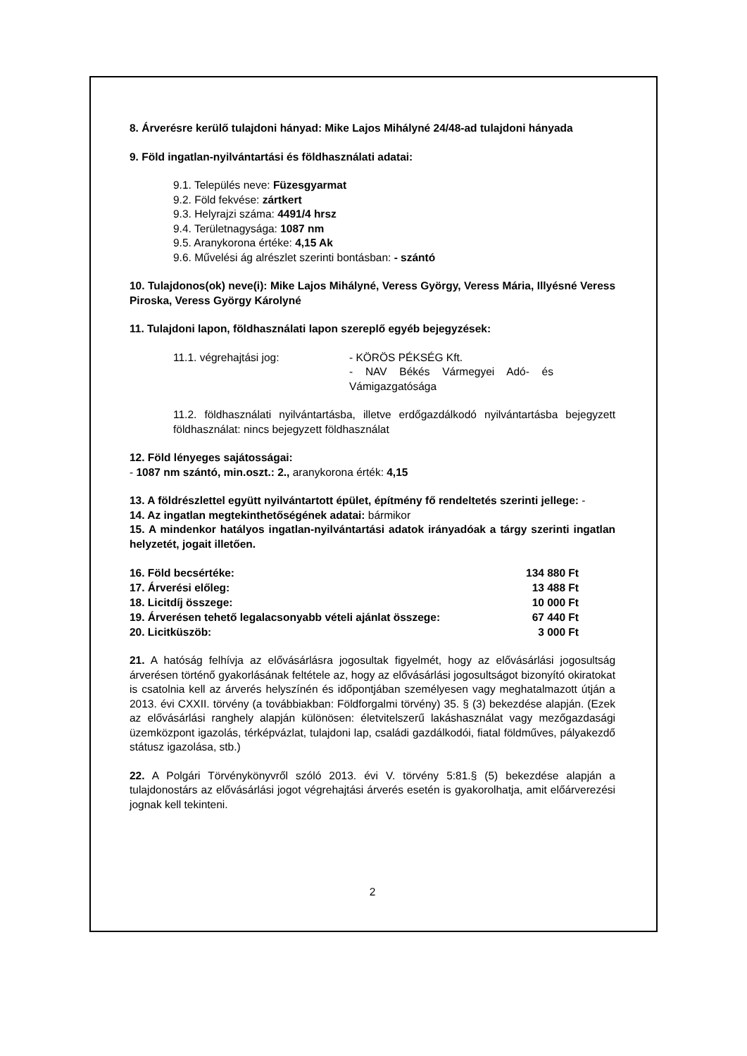8. Árverésre kerülő tulajdoni hányad: Mike Lajos Mihályné 24/48-ad tulajdoni hányada
9. Föld ingatlan-nyilvántartási és földhasználati adatai:
9.1. Település neve: Füzesgyarmat
9.2. Föld fekvése: zártkert
9.3. Helyrajzi száma: 4491/4 hrsz
9.4. Területnagysága: 1087 nm
9.5. Aranykorona értéke: 4,15 Ak
9.6. Művelési ág alrészlet szerinti bontásban: - szántó
10. Tulajdonos(ok) neve(i): Mike Lajos Mihályné, Veress György, Veress Mária, Illyésné Veress Piroska, Veress György Károlyné
11. Tulajdoni lapon, földhasználati lapon szereplő egyéb bejegyzések:
11.1. végrehajtási jog: - KÖRÖS PÉKSÉG Kft.
- NAV Békés Vármegyei Adó- és Vámigazgatósága
11.2. földhasználati nyilvántartásba, illetve erdőgazdálkodó nyilvántartásba bejegyzett földhasználat: nincs bejegyzett földhasználat
12. Föld lényeges sajátosságai:
- 1087 nm szántó, min.oszt.: 2., aranykorona érték: 4,15
13. A földrészlettel együtt nyilvántartott épület, építmény fő rendeltetés szerinti jellege: -
14. Az ingatlan megtekinthetőségének adatai: bármikor
15. A mindenkor hatályos ingatlan-nyilvántartási adatok irányadóak a tárgy szerinti ingatlan helyzetét, jogait illetően.
| 16. Föld becsértéke: | 134 880 Ft |
| 17. Árverési előleg: | 13 488 Ft |
| 18. Licitdíj összege: | 10 000 Ft |
| 19. Árverésen tehető legalacsonyabb vételi ajánlat összege: | 67 440 Ft |
| 20. Licitküszöb: | 3 000 Ft |
21. A hatóság felhívja az elővásárlásra jogosultak figyelmét, hogy az elővásárlási jogosultság árverésen történő gyakorlásának feltétele az, hogy az elővásárlási jogosultságot bizonyító okiratokat is csatolnia kell az árverés helyszínén és időpontjában személyesen vagy meghatalmazott útján a 2013. évi CXXII. törvény (a továbbiakban: Földforgalmi törvény) 35. § (3) bekezdése alapján. (Ezek az elővásárlási ranghely alapján különösen: életvitelszerű lakáshasználat vagy mezőgazdasági üzemközpont igazolás, térképvázlat, tulajdoni lap, családi gazdálkodói, fiatal földműves, pályakezdő státusz igazolása, stb.)
22. A Polgári Törvénykönyvről szóló 2013. évi V. törvény 5:81.§ (5) bekezdése alapján a tulajdonostárs az elővásárlási jogot végrehajtási árverés esetén is gyakorolhatja, amit előárverezési jognak kell tekinteni.
2